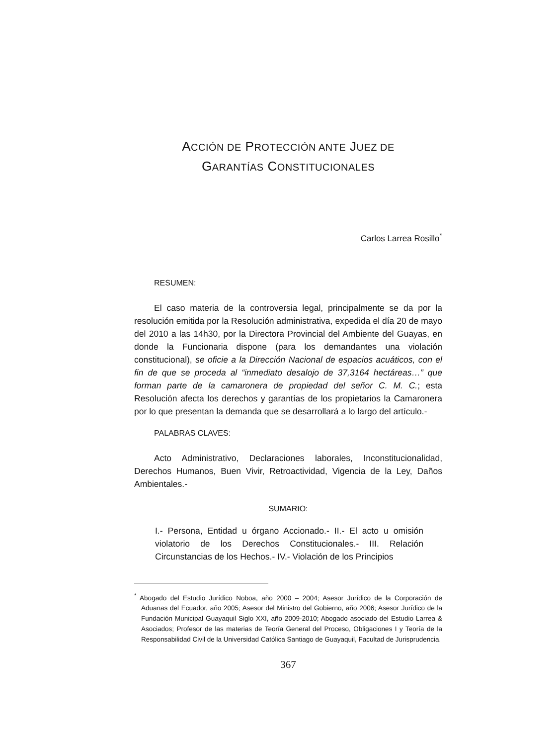ACCIÓN DE PROTECCIÓN ANTE JUEZ DE
GARANTÍAS CONSTITUCIONALES
Carlos Larrea Rosillo<sup>*</sup>
RESUMEN:
El caso materia de la controversia legal, principalmente se da por la resolución emitida por la Resolución administrativa, expedida el día 20 de mayo del 2010 a las 14h30, por la Directora Provincial del Ambiente del Guayas, en donde la Funcionaria dispone (para los demandantes una violación constitucional), se oficie a la Dirección Nacional de espacios acuáticos, con el fin de que se proceda al “inmediato desalojo de 37,3164 hectáreas…” que forman parte de la camaronera de propiedad del señor C. M. C.; esta Resolución afecta los derechos y garantías de los propietarios la Camaronera por lo que presentan la demanda que se desarrollará a lo largo del artículo.-
PALABRAS CLAVES:
Acto Administrativo, Declaraciones laborales, Inconstitucionalidad, Derechos Humanos, Buen Vivir, Retroactividad, Vigencia de la Ley, Daños Ambientales.-
SUMARIO:
I.- Persona, Entidad u órgano Accionado.- II.- El acto u omisión violatorio de los Derechos Constitucionales.- III. Relación Circunstancias de los Hechos.- IV.- Violación de los Principios
<sup>*</sup> Abogado del Estudio Jurídico Noboa, año 2000 – 2004; Asesor Jurídico de la Corporación de Aduanas del Ecuador, año 2005; Asesor del Ministro del Gobierno, año 2006; Asesor Jurídico de la Fundación Municipal Guayaquil Siglo XXI, año 2009-2010; Abogado asociado del Estudio Larrea & Asociados; Profesor de las materias de Teoría General del Proceso, Obligaciones I y Teoría de la Responsabilidad Civil de la Universidad Católica Santiago de Guayaquil, Facultad de Jurisprudencia.
367